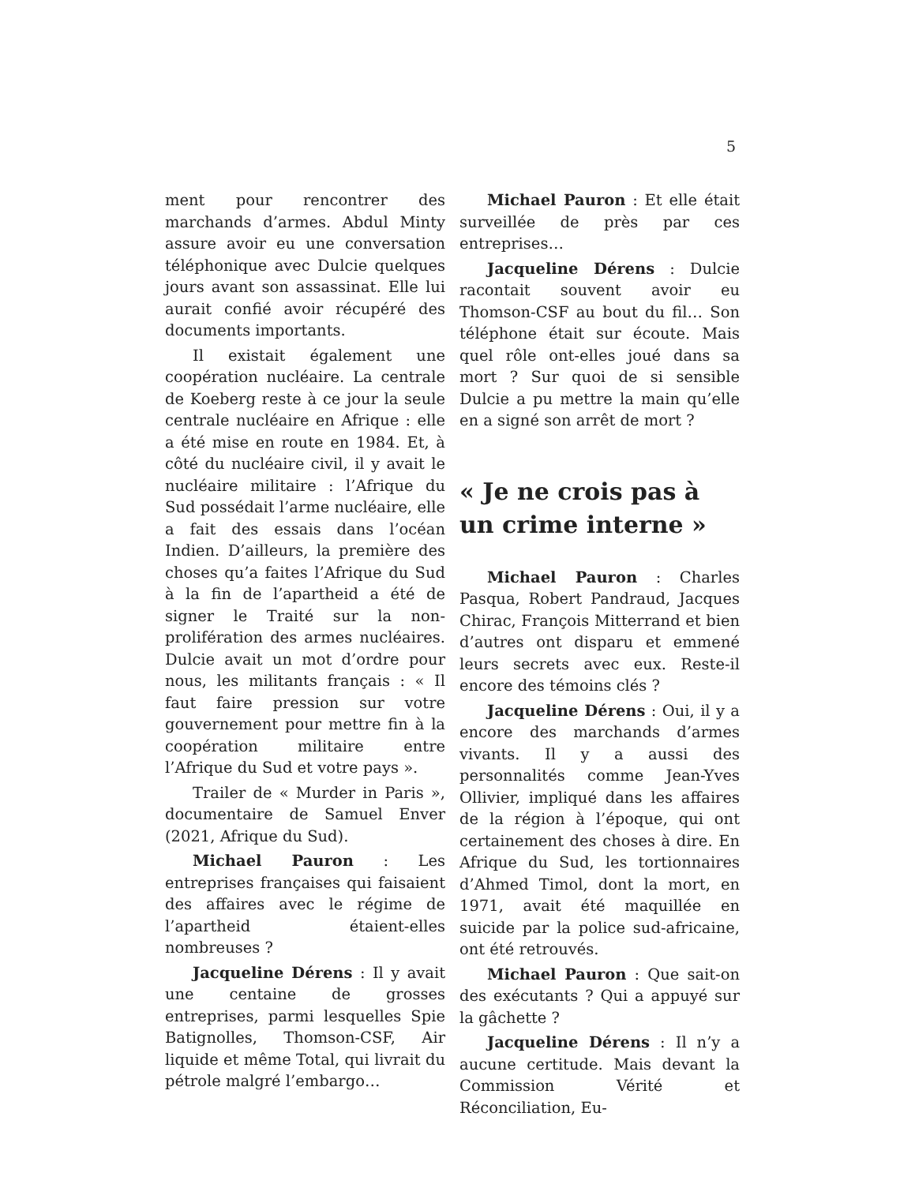5
ment pour rencontrer des marchands d’armes. Abdul Minty assure avoir eu une conversation téléphonique avec Dulcie quelques jours avant son assassinat. Elle lui aurait confié avoir récupéré des documents importants.
Il existait également une coopération nucléaire. La centrale de Koeberg reste à ce jour la seule centrale nucléaire en Afrique : elle a été mise en route en 1984. Et, à côté du nucléaire civil, il y avait le nucléaire militaire : l’Afrique du Sud possédait l’arme nucléaire, elle a fait des essais dans l’océan Indien. D’ailleurs, la première des choses qu’a faites l’Afrique du Sud à la fin de l’apartheid a été de signer le Traité sur la non-prolifération des armes nucléaires. Dulcie avait un mot d’ordre pour nous, les militants français : « Il faut faire pression sur votre gouvernement pour mettre fin à la coopération militaire entre l’Afrique du Sud et votre pays ».
Trailer de « Murder in Paris », documentaire de Samuel Enver (2021, Afrique du Sud).
Michael Pauron : Les entreprises françaises qui faisaient des affaires avec le régime de l’apartheid étaient-elles nombreuses ?
Jacqueline Dérens : Il y avait une centaine de grosses entreprises, parmi lesquelles Spie Batignolles, Thomson-CSF, Air liquide et même Total, qui livrait du pétrole malgré l’embargo…
Michael Pauron : Et elle était surveillée de près par ces entreprises…
Jacqueline Dérens : Dulcie racontait souvent avoir eu Thomson-CSF au bout du fil… Son téléphone était sur écoute. Mais quel rôle ont-elles joué dans sa mort ? Sur quoi de si sensible Dulcie a pu mettre la main qu’elle en a signé son arrêt de mort ?
« Je ne crois pas à un crime interne »
Michael Pauron : Charles Pasqua, Robert Pandraud, Jacques Chirac, François Mitterrand et bien d’autres ont disparu et emmené leurs secrets avec eux. Reste-il encore des témoins clés ?
Jacqueline Dérens : Oui, il y a encore des marchands d’armes vivants. Il y a aussi des personnalités comme Jean-Yves Ollivier, impliqué dans les affaires de la région à l’époque, qui ont certainement des choses à dire. En Afrique du Sud, les tortionnaires d’Ahmed Timol, dont la mort, en 1971, avait été maquillée en suicide par la police sud-africaine, ont été retrouvés.
Michael Pauron : Que sait-on des exécutants ? Qui a appuyé sur la gâchette ?
Jacqueline Dérens : Il n’y a aucune certitude. Mais devant la Commission Vérité et Réconciliation, Eu-